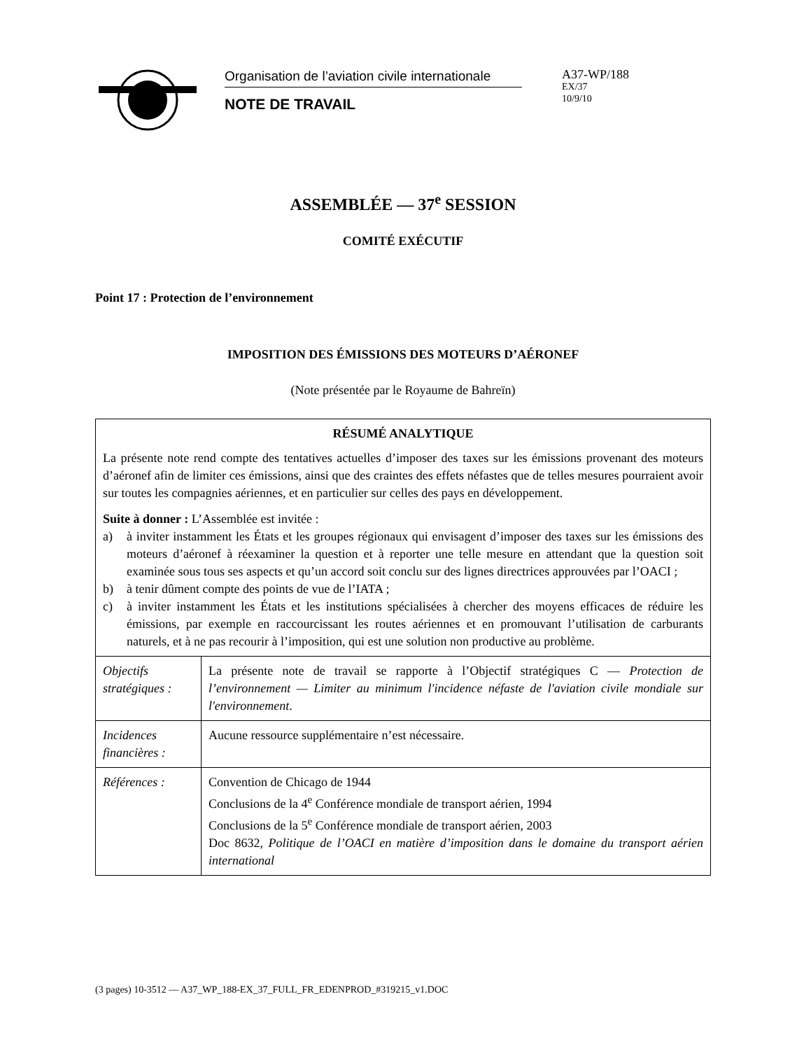Organisation de l’aviation civile internationale
NOTE DE TRAVAIL
A37-WP/188
EX/37
10/9/10
ASSEMBLÉE — 37<sup>e</sup> SESSION
COMITÉ EXÉCUTIF
Point 17 : Protection de l’environnement
IMPOSITION DES ÉMISSIONS DES MOTEURS D’AÉRONEF
(Note présentée par le Royaume de Bahreïn)
| RÉSUMÉ ANALYTIQUE La présente note rend compte des tentatives actuelles d’imposer des taxes sur les émissions provenant des moteurs d’aéronef afin de limiter ces émissions, ainsi que des craintes des effets néfastes que de telles mesures pourraient avoir sur toutes les compagnies aériennes, et en particulier sur celles des pays en développement. Suite à donner : L’Assemblée est invitée : a) à inviter instamment les États et les groupes régionaux qui envisagent d’imposer des taxes sur les émissions des moteurs d’aéronef à réexaminer la question et à reporter une telle mesure en attendant que la question soit examinée sous tous ses aspects et qu’un accord soit conclu sur des lignes directrices approuvées par l’OACI ; b) à tenir dûment compte des points de vue de l’IATA ; c) à inviter instamment les États et les institutions spécialisées à chercher des moyens efficaces de réduire les émissions, par exemple en raccourcissant les routes aériennes et en promouvant l’utilisation de carburants naturels, et à ne pas recourir à l’imposition, qui est une solution non productive au problème. | |
| Objectifs stratégiques : | La présente note de travail se rapporte à l’Objectif stratégiques C — Protection de l’environnement — Limiter au minimum l'incidence néfaste de l'aviation civile mondiale sur l'environnement . |
| Incidences financières : | Aucune ressource supplémentaire n’est nécessaire. |
| Références : | Convention de Chicago de 1944 Conclusions de la 4<sup>e</sup> Conférence mondiale de transport aérien, 1994 Conclusions de la 5<sup>e</sup> Conférence mondiale de transport aérien, 2003 Doc 8632, Politique de l’OACI en matière d’imposition dans le domaine du transport aérien international |
(3 pages) 10-3512 — A37_WP_188-EX_37_FULL_FR_EDENPROD_#319215_v1.DOC